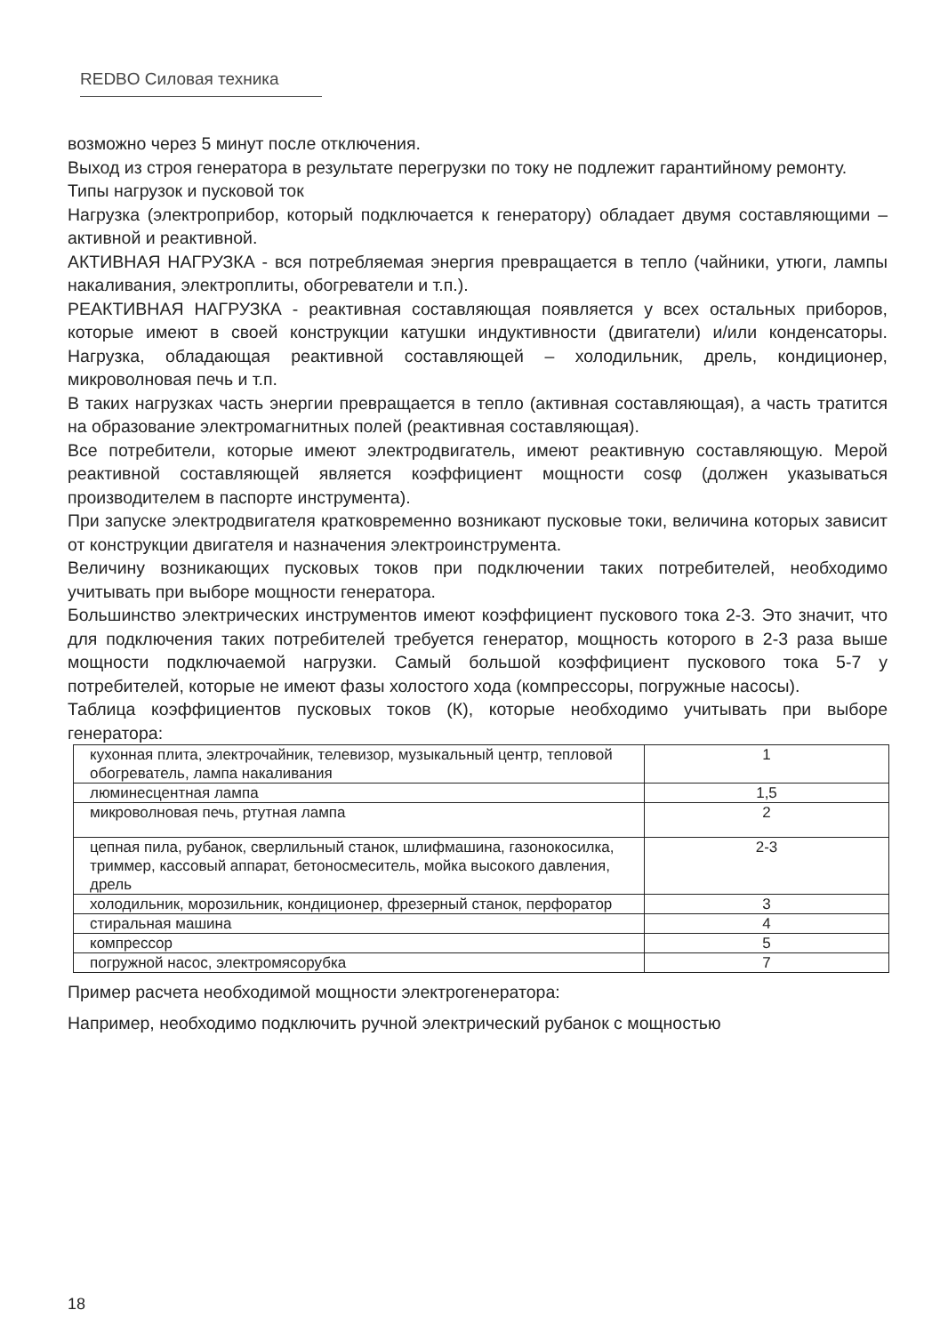REDBO Силовая техника
возможно через 5 минут после отключения.
Выход из строя генератора в результате перегрузки по току не подлежит гарантийному ремонту.
Типы нагрузок и пусковой ток
Нагрузка (электроприбор, который подключается к генератору) обладает двумя составляющими – активной и реактивной.
АКТИВНАЯ НАГРУЗКА - вся потребляемая энергия превращается в тепло (чайники, утюги, лампы накаливания, электроплиты, обогреватели и т.п.).
РЕАКТИВНАЯ НАГРУЗКА - реактивная составляющая появляется у всех остальных приборов, которые имеют в своей конструкции катушки индуктивности (двигатели) и/или конденсаторы. Нагрузка, обладающая реактивной составляющей – холодильник, дрель, кондиционер, микроволновая печь и т.п.
В таких нагрузках часть энергии превращается в тепло (активная составляющая), а часть тратится на образование электромагнитных полей (реактивная составляющая).
Все потребители, которые имеют электродвигатель, имеют реактивную составляющую. Мерой реактивной составляющей является коэффициент мощности cosφ (должен указываться производителем в паспорте инструмента).
При запуске электродвигателя кратковременно возникают пусковые токи, величина которых зависит от конструкции двигателя и назначения электроинструмента.
Величину возникающих пусковых токов при подключении таких потребителей, необходимо учитывать при выборе мощности генератора.
Большинство электрических инструментов имеют коэффициент пускового тока 2-3. Это значит, что для подключения таких потребителей требуется генератор, мощность которого в 2-3 раза выше мощности подключаемой нагрузки. Самый большой коэффициент пускового тока 5-7 у потребителей, которые не имеют фазы холостого хода (компрессоры, погружные насосы).
Таблица коэффициентов пусковых токов (К), которые необходимо учитывать при выборе генератора:
| кухонная плита, электрочайник, телевизор, музыкальный центр, тепловой обогреватель, лампа накаливания | 1 |
| люминесцентная лампа | 1,5 |
| микроволновая печь, ртутная лампа | 2 |
| цепная пила, рубанок, сверлильный станок, шлифмашина, газонокосилка, триммер, кассовый аппарат, бетоносмеситель, мойка высокого давления, дрель | 2-3 |
| холодильник, морозильник, кондиционер, фрезерный станок, перфоратор | 3 |
| стиральная машина | 4 |
| компрессор | 5 |
| погружной насос, электромясорубка | 7 |
Пример расчета необходимой мощности электрогенератора:
Например, необходимо подключить ручной электрический рубанок с мощностью
18